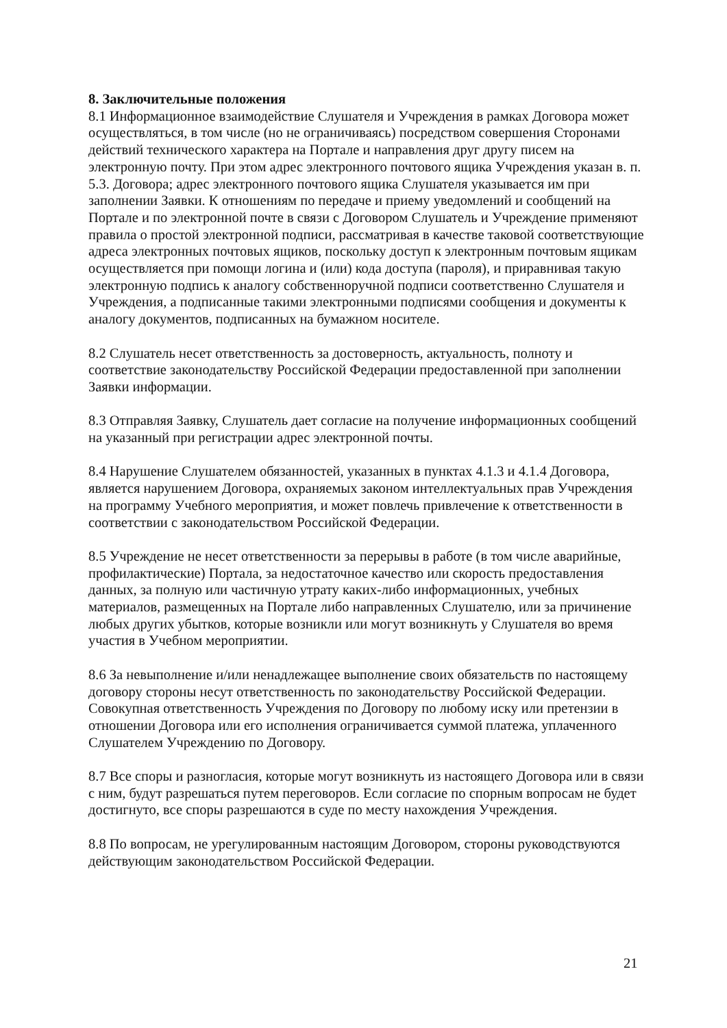8. Заключительные положения
8.1 Информационное взаимодействие Слушателя и Учреждения в рамках Договора может осуществляться, в том числе (но не ограничиваясь) посредством совершения Сторонами действий технического характера на Портале и направления друг другу писем на электронную почту. При этом адрес электронного почтового ящика Учреждения указан в. п. 5.3. Договора; адрес электронного почтового ящика Слушателя указывается им при заполнении Заявки. К отношениям по передаче и приему уведомлений и сообщений на Портале и по электронной почте в связи с Договором Слушатель и Учреждение применяют правила о простой электронной подписи, рассматривая в качестве таковой соответствующие адреса электронных почтовых ящиков, поскольку доступ к электронным почтовым ящикам осуществляется при помощи логина и (или) кода доступа (пароля), и приравнивая такую электронную подпись к аналогу собственноручной подписи соответственно Слушателя и Учреждения, а подписанные такими электронными подписями сообщения и документы к аналогу документов, подписанных на бумажном носителе.
8.2 Слушатель несет ответственность за достоверность, актуальность, полноту и соответствие законодательству Российской Федерации предоставленной при заполнении Заявки информации.
8.3 Отправляя Заявку, Слушатель дает согласие на получение информационных сообщений на указанный при регистрации адрес электронной почты.
8.4 Нарушение Слушателем обязанностей, указанных в пунктах 4.1.3 и 4.1.4 Договора, является нарушением Договора, охраняемых законом интеллектуальных прав Учреждения на программу Учебного мероприятия, и может повлечь привлечение к ответственности в соответствии с законодательством Российской Федерации.
8.5 Учреждение не несет ответственности за перерывы в работе (в том числе аварийные, профилактические) Портала, за недостаточное качество или скорость предоставления данных, за полную или частичную утрату каких-либо информационных, учебных материалов, размещенных на Портале либо направленных Слушателю, или за причинение любых других убытков, которые возникли или могут возникнуть у Слушателя во время участия в Учебном мероприятии.
8.6 За невыполнение и/или ненадлежащее выполнение своих обязательств по настоящему договору стороны несут ответственность по законодательству Российской Федерации. Совокупная ответственность Учреждения по Договору по любому иску или претензии в отношении Договора или его исполнения ограничивается суммой платежа, уплаченного Слушателем Учреждению по Договору.
8.7 Все споры и разногласия, которые могут возникнуть из настоящего Договора или в связи с ним, будут разрешаться путем переговоров. Если согласие по спорным вопросам не будет достигнуто, все споры разрешаются в суде по месту нахождения Учреждения.
8.8 По вопросам, не урегулированным настоящим Договором, стороны руководствуются действующим законодательством Российской Федерации.
21